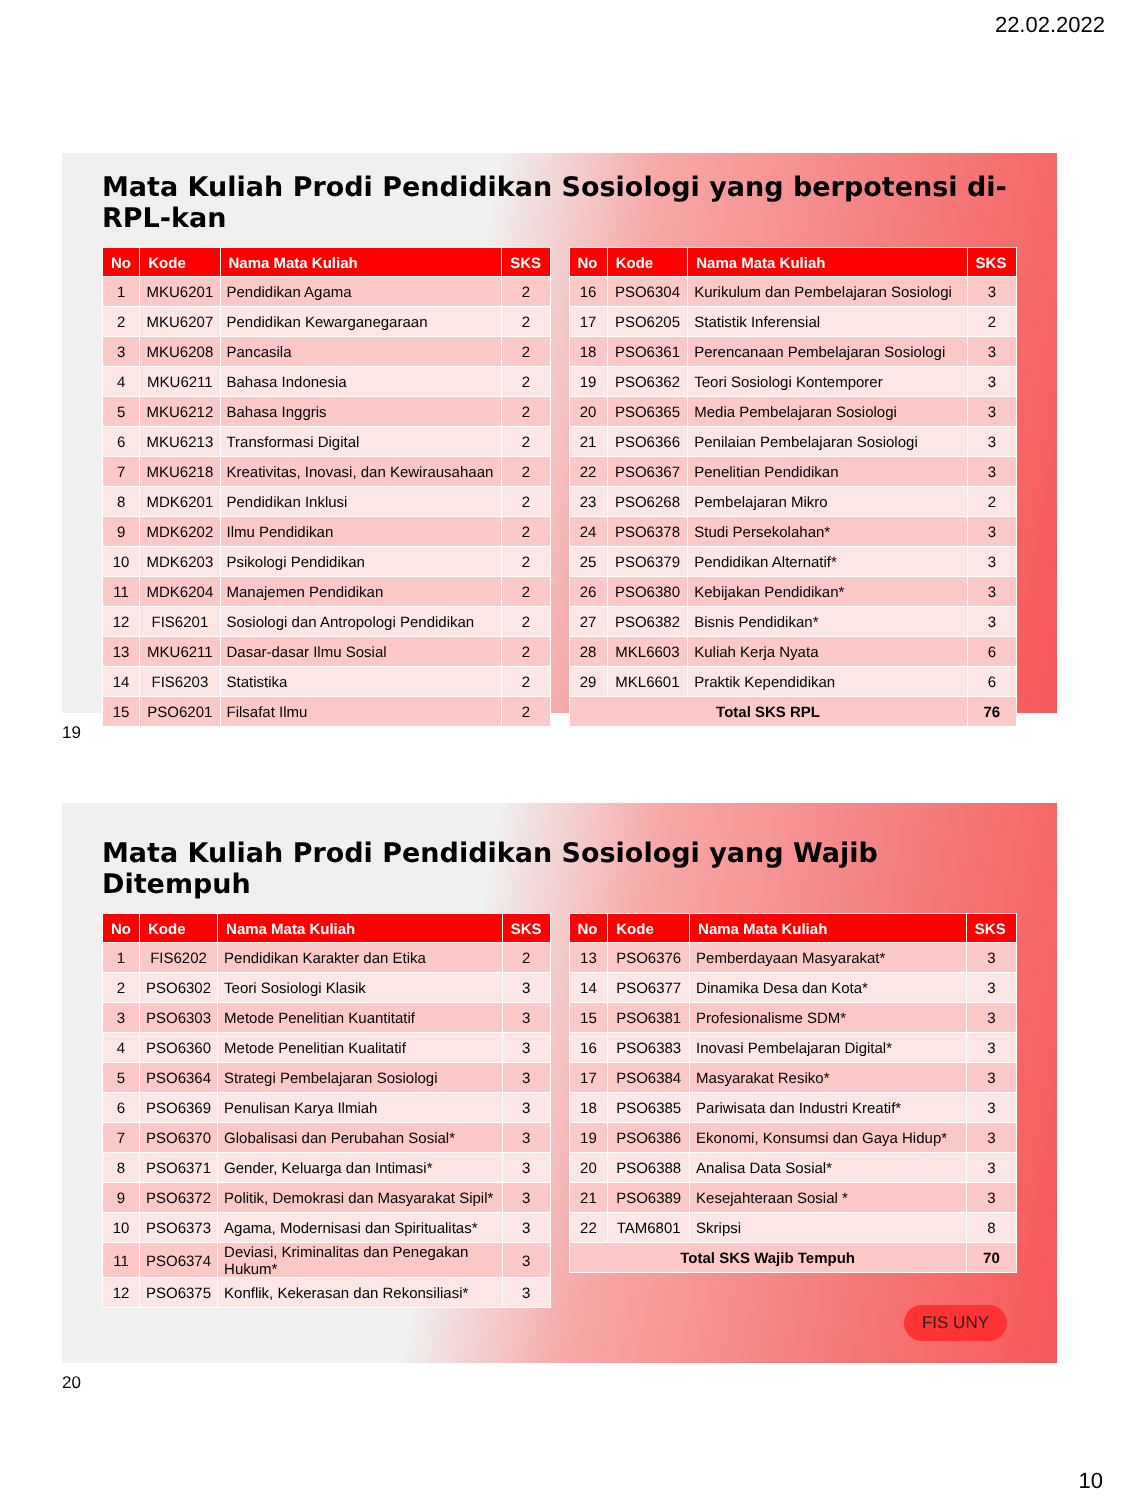22.02.2022
Mata Kuliah Prodi Pendidikan Sosiologi yang berpotensi di-RPL-kan
| No | Kode | Nama Mata Kuliah | SKS |
| --- | --- | --- | --- |
| 1 | MKU6201 | Pendidikan Agama | 2 |
| 2 | MKU6207 | Pendidikan Kewarganegaraan | 2 |
| 3 | MKU6208 | Pancasila | 2 |
| 4 | MKU6211 | Bahasa Indonesia | 2 |
| 5 | MKU6212 | Bahasa Inggris | 2 |
| 6 | MKU6213 | Transformasi Digital | 2 |
| 7 | MKU6218 | Kreativitas, Inovasi, dan Kewirausahaan | 2 |
| 8 | MDK6201 | Pendidikan Inklusi | 2 |
| 9 | MDK6202 | Ilmu Pendidikan | 2 |
| 10 | MDK6203 | Psikologi Pendidikan | 2 |
| 11 | MDK6204 | Manajemen Pendidikan | 2 |
| 12 | FIS6201 | Sosiologi dan Antropologi Pendidikan | 2 |
| 13 | MKU6211 | Dasar-dasar Ilmu Sosial | 2 |
| 14 | FIS6203 | Statistika | 2 |
| 15 | PSO6201 | Filsafat Ilmu | 2 |
| No | Kode | Nama Mata Kuliah | SKS |
| --- | --- | --- | --- |
| 16 | PSO6304 | Kurikulum dan Pembelajaran Sosiologi | 3 |
| 17 | PSO6205 | Statistik Inferensial | 2 |
| 18 | PSO6361 | Perencanaan Pembelajaran Sosiologi | 3 |
| 19 | PSO6362 | Teori Sosiologi Kontemporer | 3 |
| 20 | PSO6365 | Media Pembelajaran Sosiologi | 3 |
| 21 | PSO6366 | Penilaian Pembelajaran Sosiologi | 3 |
| 22 | PSO6367 | Penelitian Pendidikan | 3 |
| 23 | PSO6268 | Pembelajaran Mikro | 2 |
| 24 | PSO6378 | Studi Persekolahan* | 3 |
| 25 | PSO6379 | Pendidikan Alternatif* | 3 |
| 26 | PSO6380 | Kebijakan Pendidikan* | 3 |
| 27 | PSO6382 | Bisnis Pendidikan* | 3 |
| 28 | MKL6603 | Kuliah Kerja Nyata | 6 |
| 29 | MKL6601 | Praktik Kependidikan | 6 |
| Total SKS RPL | | | 76 |
19
Mata Kuliah Prodi Pendidikan Sosiologi yang Wajib Ditempuh
| No | Kode | Nama Mata Kuliah | SKS |
| --- | --- | --- | --- |
| 1 | FIS6202 | Pendidikan Karakter dan Etika | 2 |
| 2 | PSO6302 | Teori Sosiologi Klasik | 3 |
| 3 | PSO6303 | Metode Penelitian Kuantitatif | 3 |
| 4 | PSO6360 | Metode Penelitian Kualitatif | 3 |
| 5 | PSO6364 | Strategi Pembelajaran Sosiologi | 3 |
| 6 | PSO6369 | Penulisan Karya Ilmiah | 3 |
| 7 | PSO6370 | Globalisasi dan Perubahan Sosial* | 3 |
| 8 | PSO6371 | Gender, Keluarga dan Intimasi* | 3 |
| 9 | PSO6372 | Politik, Demokrasi dan Masyarakat Sipil* | 3 |
| 10 | PSO6373 | Agama, Modernisasi dan Spiritualitas* | 3 |
| 11 | PSO6374 | Deviasi, Kriminalitas dan Penegakan Hukum* | 3 |
| 12 | PSO6375 | Konflik, Kekerasan dan Rekonsiliasi* | 3 |
| No | Kode | Nama Mata Kuliah | SKS |
| --- | --- | --- | --- |
| 13 | PSO6376 | Pemberdayaan Masyarakat* | 3 |
| 14 | PSO6377 | Dinamika Desa dan Kota* | 3 |
| 15 | PSO6381 | Profesionalisme SDM* | 3 |
| 16 | PSO6383 | Inovasi Pembelajaran Digital* | 3 |
| 17 | PSO6384 | Masyarakat Resiko* | 3 |
| 18 | PSO6385 | Pariwisata dan Industri Kreatif* | 3 |
| 19 | PSO6386 | Ekonomi, Konsumsi dan Gaya Hidup* | 3 |
| 20 | PSO6388 | Analisa Data Sosial* | 3 |
| 21 | PSO6389 | Kesejahteraan Sosial * | 3 |
| 22 | TAM6801 | Skripsi | 8 |
| Total SKS Wajib Tempuh | | | 70 |
20
FIS UNY
10